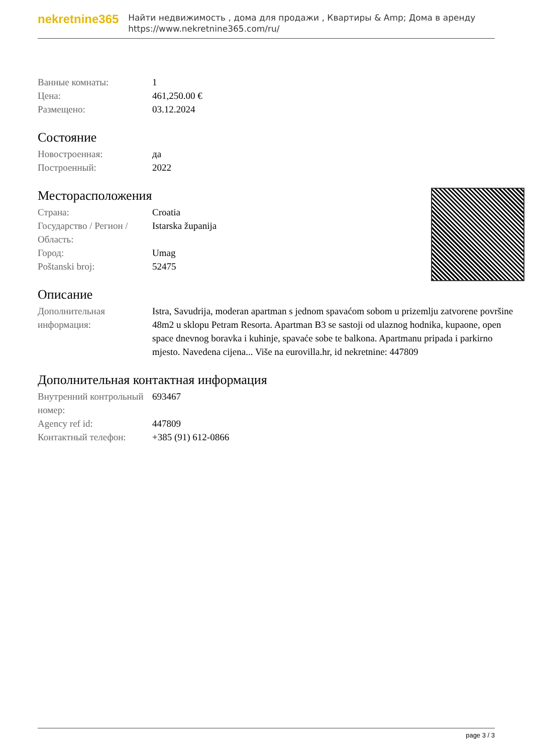nekretnine365
Найти недвижимость , дома для продажи , Квартиры & Amp; Дома в аренду
https://www.nekretnine365.com/ru/
| Ванные комнаты: | 1 |
| Цена: | 461,250.00 € |
| Размещено: | 03.12.2024 |
Состояние
| Новостроенная: | да |
| Построенный: | 2022 |
Месторасположения
| Страна: | Croatia |
| Государство / Регион / Область: | Istarska županija |
| Город: | Umag |
| Poštanski broj: | 52475 |
Описание
| Дополнительная информация: | Istra, Savudrija, moderan apartman s jednom spavaćom sobom u prizemlju zatvorene površine 48m2 u sklopu Petram Resorta. Apartman B3 se sastoji od ulaznog hodnika, kupaone, open space dnevnog boravka i kuhinje, spavaće sobe te balkona. Apartmanu pripada i parkirno mjesto. Navedena cijena... Više na eurovilla.hr, id nekretnine: 447809 |
Дополнительная контактная информация
| Внутренний контрольный номер: | 693467 |
| Agency ref id: | 447809 |
| Контактный телефон: | +385 (91) 612-0866 |
page 3 / 3